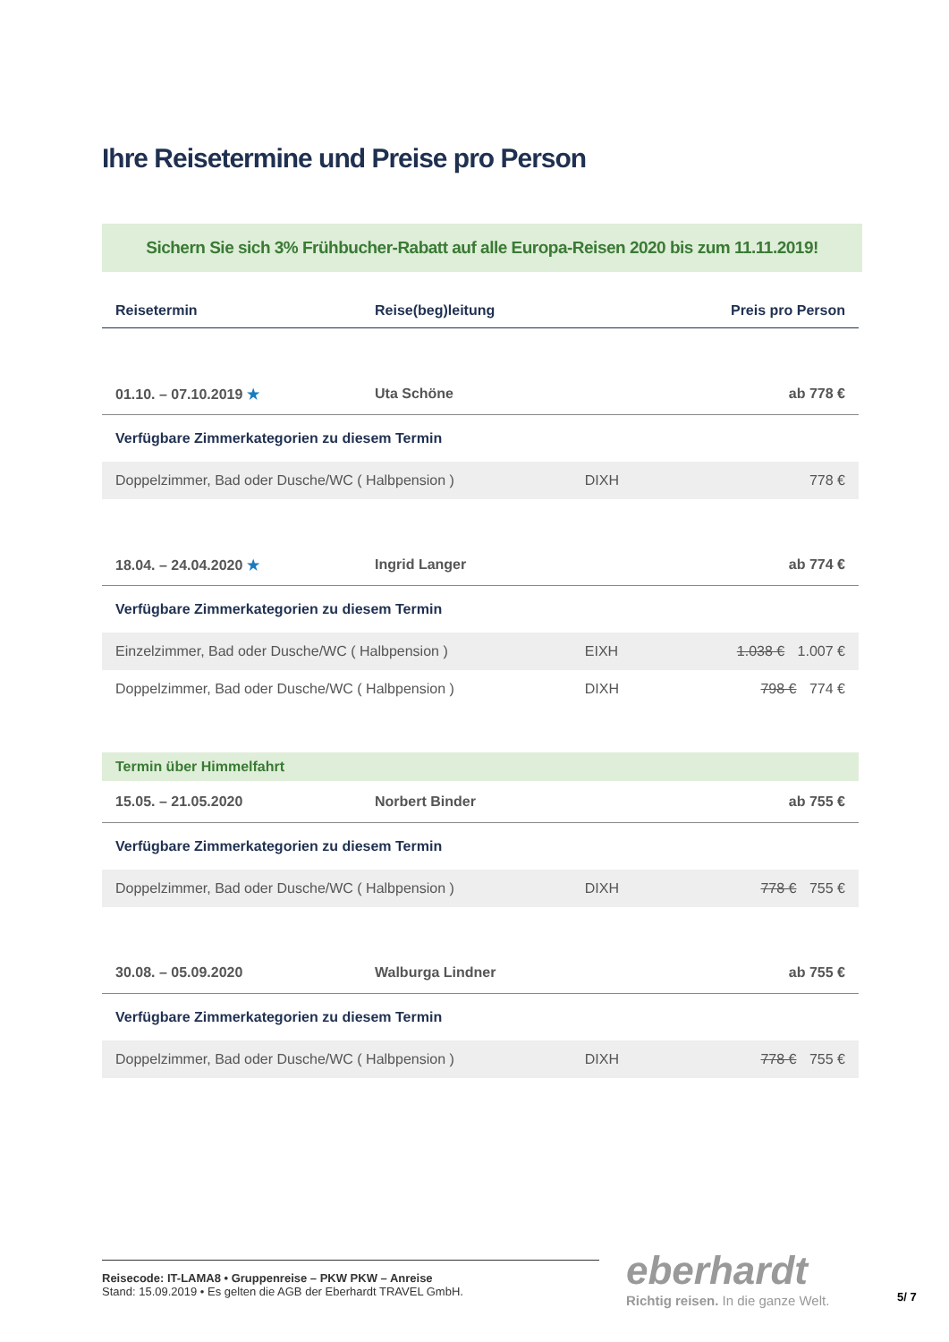Ihre Reisetermine und Preise pro Person
Sichern Sie sich 3% Frühbucher-Rabatt auf alle Europa-Reisen 2020 bis zum 11.11.2019!
| Reisetermin | Reise(beg)leitung | | Preis pro Person |
| --- | --- | --- | --- |
| 01.10. – 07.10.2019 ★ | Uta Schöne | | ab 778 € |
| Verfügbare Zimmerkategorien zu diesem Termin | | | |
| Doppelzimmer, Bad oder Dusche/WC ( Halbpension ) | | DIXH | 778 € |
| 18.04. – 24.04.2020 ★ | Ingrid Langer | | ab 774 € |
| Verfügbare Zimmerkategorien zu diesem Termin | | | |
| Einzelzimmer, Bad oder Dusche/WC ( Halbpension ) | | EIXH | 1.038 € 1.007 € |
| Doppelzimmer, Bad oder Dusche/WC ( Halbpension ) | | DIXH | 798 € 774 € |
| Termin über Himmelfahrt | | | |
| 15.05. – 21.05.2020 | Norbert Binder | | ab 755 € |
| Verfügbare Zimmerkategorien zu diesem Termin | | | |
| Doppelzimmer, Bad oder Dusche/WC ( Halbpension ) | | DIXH | 778 € 755 € |
| 30.08. – 05.09.2020 | Walburga Lindner | | ab 755 € |
| Verfügbare Zimmerkategorien zu diesem Termin | | | |
| Doppelzimmer, Bad oder Dusche/WC ( Halbpension ) | | DIXH | 778 € 755 € |
Reisecode: IT-LAMA8 • Gruppenreise – PKW PKW – Anreise
Stand: 15.09.2019 • Es gelten die AGB der Eberhardt TRAVEL GmbH.
eberhardt
Richtig reisen. In die ganze Welt.
5/ 7